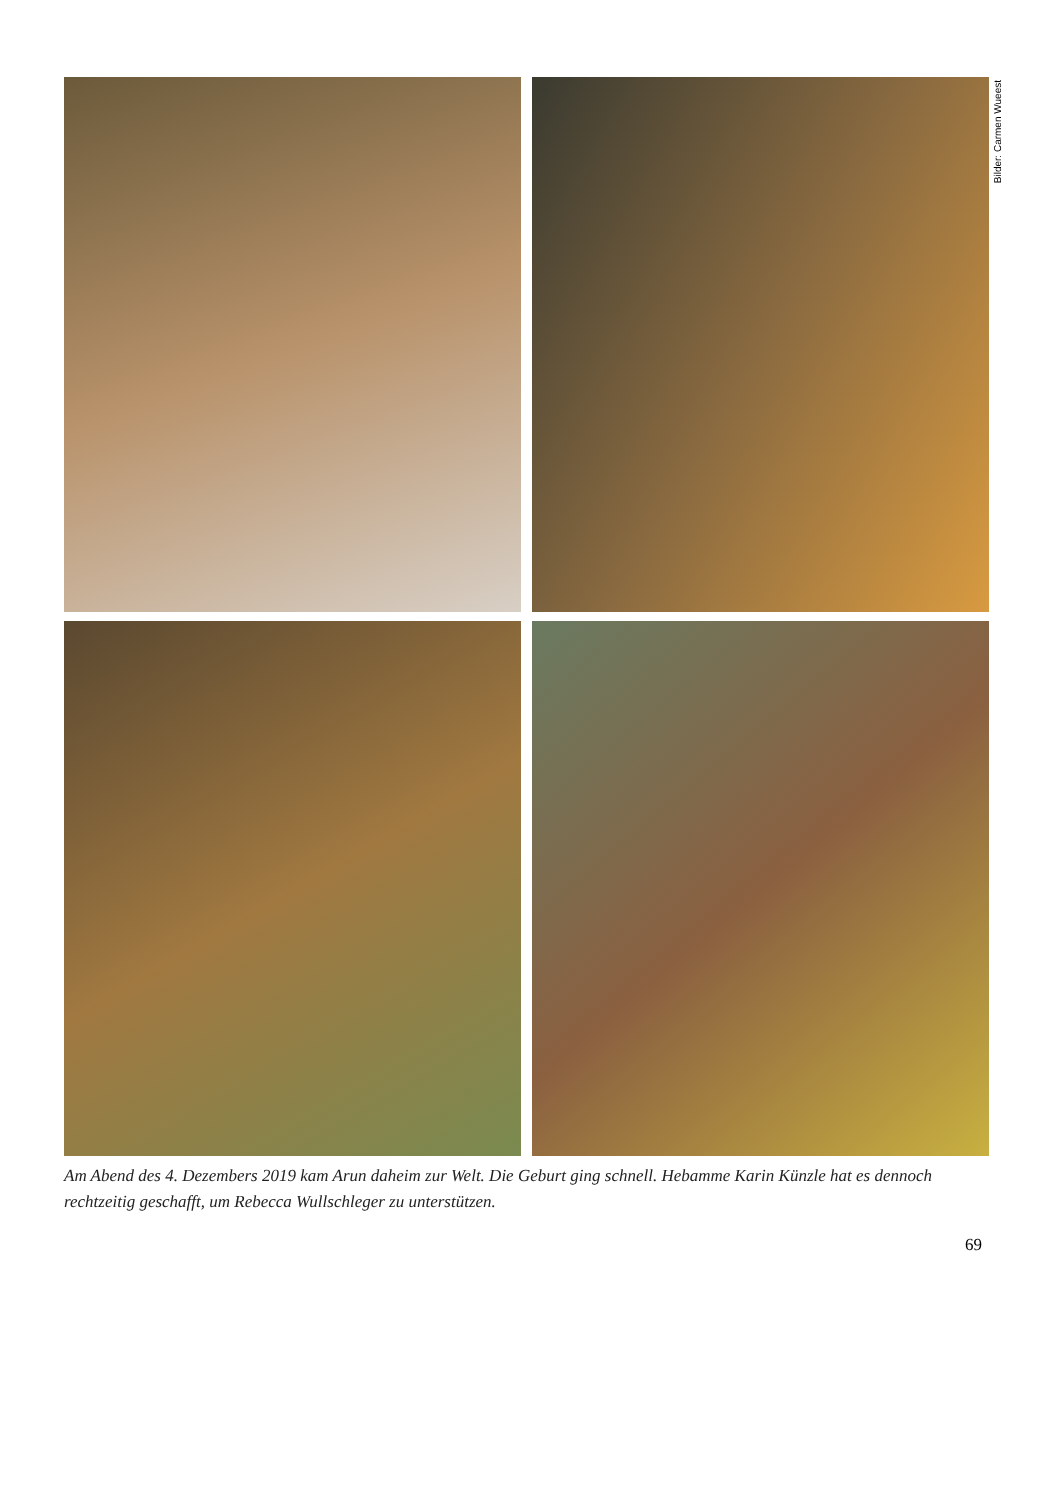Bilder: Carmen Wueest
Am Abend des 4. Dezembers 2019 kam Arun daheim zur Welt. Die Geburt ging schnell. Hebamme Karin Künzle hat es dennoch rechtzeitig geschafft, um Rebecca Wullschleger zu unterstützen.
69